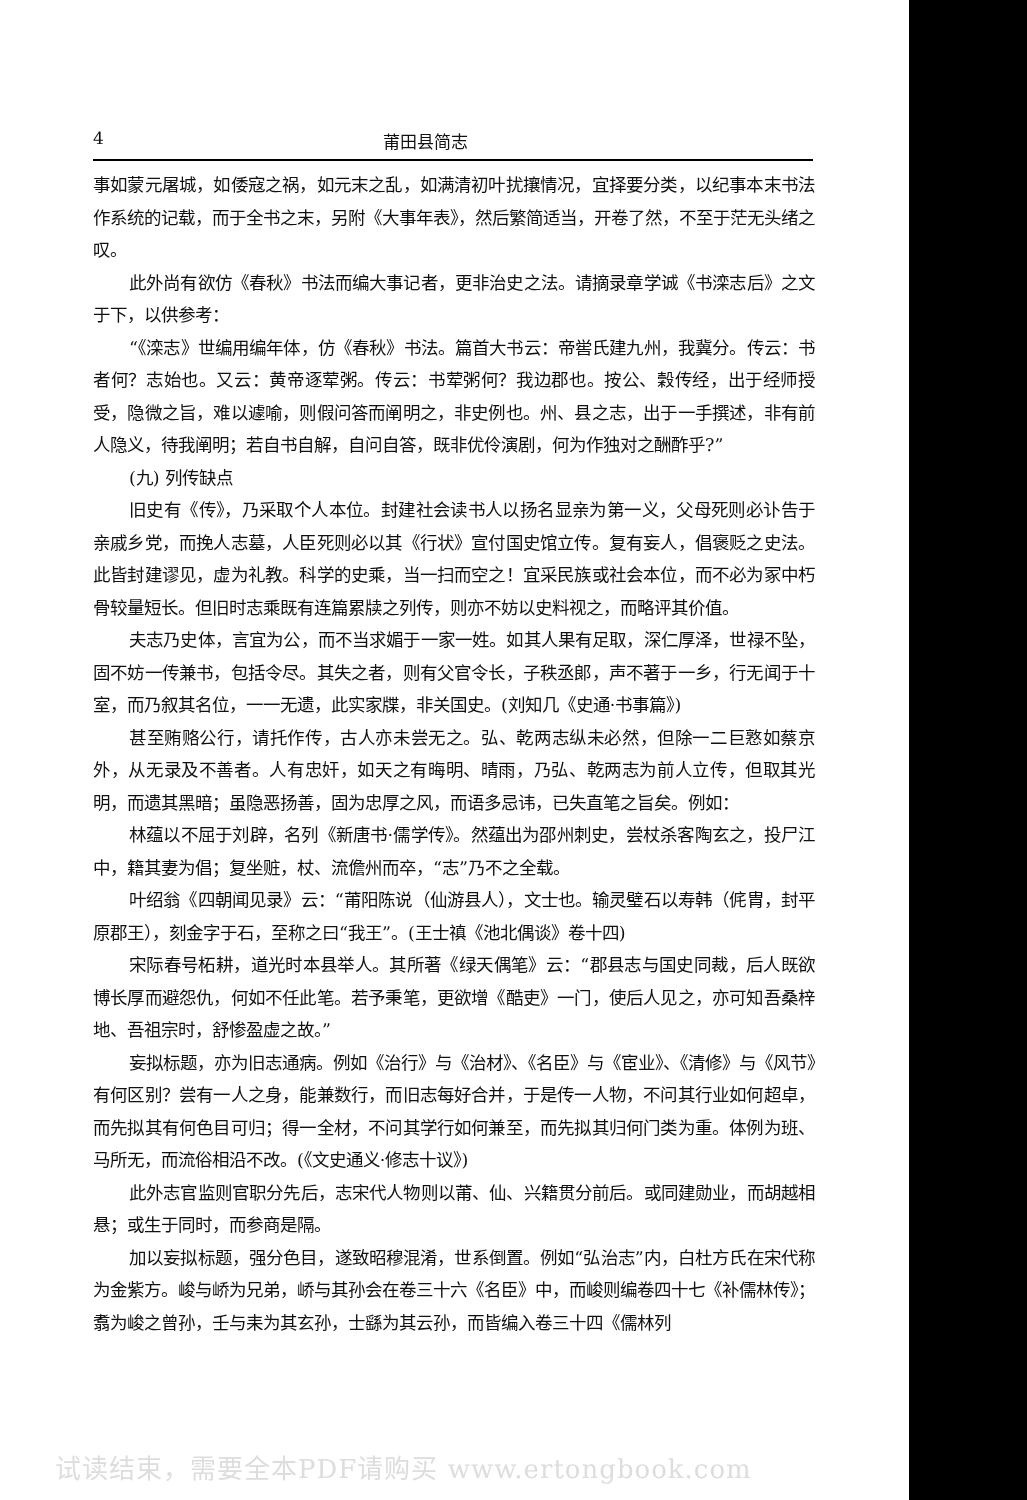4 莆田县简志
事如蒙元屠城，如倭寇之祸，如元末之乱，如满清初叶扰攘情况，宜择要分类，以纪事本末书法作系统的记载，而于全书之末，另附《大事年表》，然后繁简适当，开卷了然，不至于茫无头绪之叹。
此外尚有欲仿《春秋》书法而编大事记者，更非治史之法。请摘录章学诚《书滦志后》之文于下，以供参考：
“《滦志》世编用编年体，仿《春秋》书法。篇首大书云：帝喾氏建九州，我冀分。传云：书者何？志始也。又云：黄帝逐荤粥。传云：书荤粥何？我边郡也。按公、穀传经，出于经师授受，隐微之旨，难以遽喻，则假问答而阐明之，非史例也。州、县之志，出于一手撰述，非有前人隐义，待我阐明；若自书自解，自问自答，既非优伶演剧，何为作独对之酬酢乎?”
(九) 列传缺点
旧史有《传》，乃采取个人本位。封建社会读书人以扬名显亲为第一义，父母死则必讣告于亲戚乡党，而挽人志墓，人臣死则必以其《行状》宣付国史馆立传。复有妄人，倡褒贬之史法。此皆封建谬见，虚为礼教。科学的史乘，当一扫而空之！宜采民族或社会本位，而不必为冢中朽骨较量短长。但旧时志乘既有连篇累牍之列传，则亦不妨以史料视之，而略评其价值。
夫志乃史体，言宜为公，而不当求媚于一家一姓。如其人果有足取，深仁厚泽，世禄不坠，固不妨一传兼书，包括令尽。其失之者，则有父官令长，子秩丞郎，声不著于一乡，行无闻于十室，而乃叙其名位，一一无遗，此实家牒，非关国史。(刘知几《史通·书事篇》)
甚至贿赂公行，请托作传，古人亦未尝无之。弘、乾两志纵未必然，但除一二巨憝如蔡京外，从无录及不善者。人有忠奸，如天之有晦明、晴雨，乃弘、乾两志为前人立传，但取其光明，而遗其黑暗；虽隐恶扬善，固为忠厚之风，而语多忌讳，已失直笔之旨矣。例如：
林蕴以不屈于刘辟，名列《新唐书·儒学传》。然蕴出为邵州刺史，尝杖杀客陶玄之，投尸江中，籍其妻为倡；复坐赃，杖、流儋州而卒，“志”乃不之全载。
叶绍翁《四朝闻见录》云：“莆阳陈说（仙游县人），文士也。输灵璧石以寿韩（侂胄，封平原郡王），刻金字于石，至称之曰“我王”。(王士禛《池北偶谈》卷十四)
宋际春号柘耕，道光时本县举人。其所著《绿天偶笔》云：“郡县志与国史同裁，后人既欲博长厚而避怨仇，何如不任此笔。若予秉笔，更欲增《酷吏》一门，使后人见之，亦可知吾桑梓地、吾祖宗时，舒惨盈虚之故。”
妄拟标题，亦为旧志通病。例如《治行》与《治材》、《名臣》与《宦业》、《清修》与《风节》有何区别？尝有一人之身，能兼数行，而旧志每好合并，于是传一人物，不问其行业如何超卓，而先拟其有何色目可归；得一全材，不问其学行如何兼至，而先拟其归何门类为重。体例为班、马所无，而流俗相沿不改。(《文史通义·修志十议》)
此外志官监则官职分先后，志宋代人物则以莆、仙、兴籍贯分前后。或同建勋业，而胡越相悬；或生于同时，而参商是隔。
加以妄拟标题，强分色目，遂致昭穆混淆，世系倒置。例如“弘治志”内，白杜方氏在宋代称为金紫方。峻与峤为兄弟，峤与其孙会在卷三十六《名臣》中，而峻则编卷四十七《补儒林传》；翥为峻之曾孙，壬与耒为其玄孙，士繇为其云孙，而皆编入卷三十四《儒林列
试读结束，需要全本PDF请购买 www.ertongbook.com